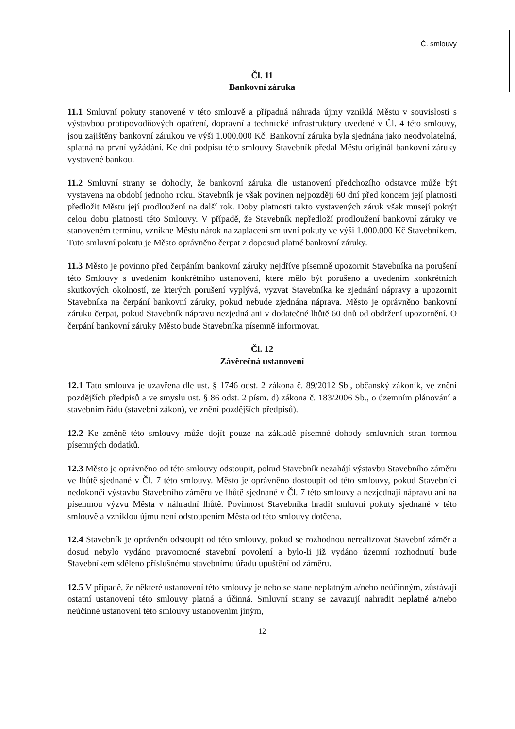Č. smlouvy
Čl. 11
Bankovní záruka
11.1 Smluvní pokuty stanovené v této smlouvě a případná náhrada újmy vzniklá Městu v souvislosti s výstavbou protipovodňových opatření, dopravní a technické infrastruktury uvedené v Čl. 4 této smlouvy, jsou zajištěny bankovní zárukou ve výši 1.000.000 Kč. Bankovní záruka byla sjednána jako neodvolatelná, splatná na první vyžádání. Ke dni podpisu této smlouvy Stavebník předal Městu originál bankovní záruky vystavené bankou.
11.2 Smluvní strany se dohodly, že bankovní záruka dle ustanovení předchozího odstavce může být vystavena na období jednoho roku. Stavebník je však povinen nejpozději 60 dní před koncem její platnosti předložit Městu její prodloužení na další rok. Doby platnosti takto vystavených záruk však musejí pokrýt celou dobu platnosti této Smlouvy. V případě, že Stavebník nepředloží prodloužení bankovní záruky ve stanoveném termínu, vznikne Městu nárok na zaplacení smluvní pokuty ve výši 1.000.000 Kč Stavebníkem. Tuto smluvní pokutu je Město oprávněno čerpat z doposud platné bankovní záruky.
11.3 Město je povinno před čerpáním bankovní záruky nejdříve písemně upozornit Stavebníka na porušení této Smlouvy s uvedením konkrétního ustanovení, které mělo být porušeno a uvedením konkrétních skutkových okolností, ze kterých porušení vyplývá, vyzvat Stavebníka ke zjednání nápravy a upozornit Stavebníka na čerpání bankovní záruky, pokud nebude zjednána náprava. Město je oprávněno bankovní záruku čerpat, pokud Stavebník nápravu nezjedná ani v dodatečné lhůtě 60 dnů od obdržení upozornění. O čerpání bankovní záruky Město bude Stavebníka písemně informovat.
Čl. 12
Závěrečná ustanovení
12.1 Tato smlouva je uzavřena dle ust. § 1746 odst. 2 zákona č. 89/2012 Sb., občanský zákoník, ve znění pozdějších předpisů a ve smyslu ust. § 86 odst. 2 písm. d) zákona č. 183/2006 Sb., o územním plánování a stavebním řádu (stavební zákon), ve znění pozdějších předpisů).
12.2 Ke změně této smlouvy může dojít pouze na základě písemné dohody smluvních stran formou písemných dodatků.
12.3 Město je oprávněno od této smlouvy odstoupit, pokud Stavebník nezahájí výstavbu Stavebního záměru ve lhůtě sjednané v Čl. 7 této smlouvy. Město je oprávněno dostoupit od této smlouvy, pokud Stavebníci nedokončí výstavbu Stavebního záměru ve lhůtě sjednané v Čl. 7 této smlouvy a nezjednají nápravu ani na písemnou výzvu Města v náhradní lhůtě. Povinnost Stavebníka hradit smluvní pokuty sjednané v této smlouvě a vzniklou újmu není odstoupením Města od této smlouvy dotčena.
12.4 Stavebník je oprávněn odstoupit od této smlouvy, pokud se rozhodnou nerealizovat Stavební záměr a dosud nebylo vydáno pravomocné stavební povolení a bylo-li již vydáno územní rozhodnutí bude Stavebníkem sděleno příslušnému stavebnímu úřadu upuštění od záměru.
12.5 V případě, že některé ustanovení této smlouvy je nebo se stane neplatným a/nebo neúčinným, zůstávají ostatní ustanovení této smlouvy platná a účinná. Smluvní strany se zavazují nahradit neplatné a/nebo neúčinné ustanovení této smlouvy ustanovením jiným,
12